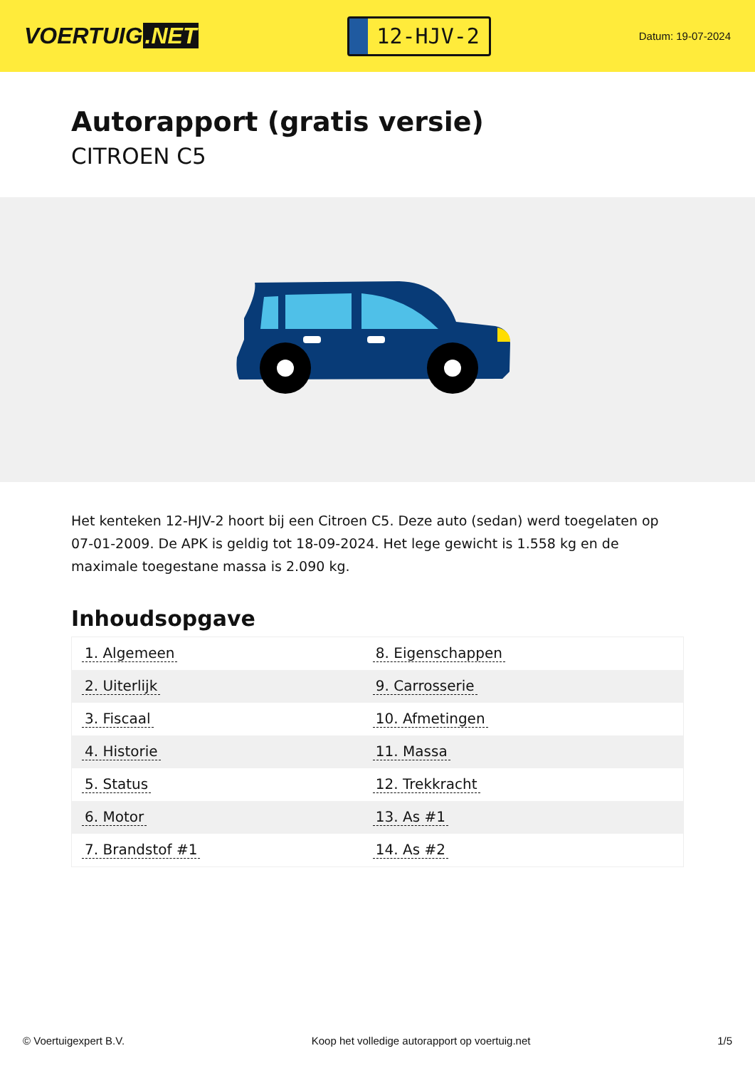VOERTUIG.NET
12-HJV-2
Datum: 19-07-2024
Autorapport (gratis versie)
CITROEN C5
Het kenteken 12-HJV-2 hoort bij een Citroen C5. Deze auto (sedan) werd toegelaten op 07-01-2009. De APK is geldig tot 18-09-2024. Het lege gewicht is 1.558 kg en de maximale toegestane massa is 2.090 kg.
Inhoudsopgave
| 1. Algemeen | 8. Eigenschappen |
| 2. Uiterlijk | 9. Carrosserie |
| 3. Fiscaal | 10. Afmetingen |
| 4. Historie | 11. Massa |
| 5. Status | 12. Trekkracht |
| 6. Motor | 13. As #1 |
| 7. Brandstof #1 | 14. As #2 |
© Voertuigexpert B.V. Koop het volledige autorapport op voertuig.net 1/5